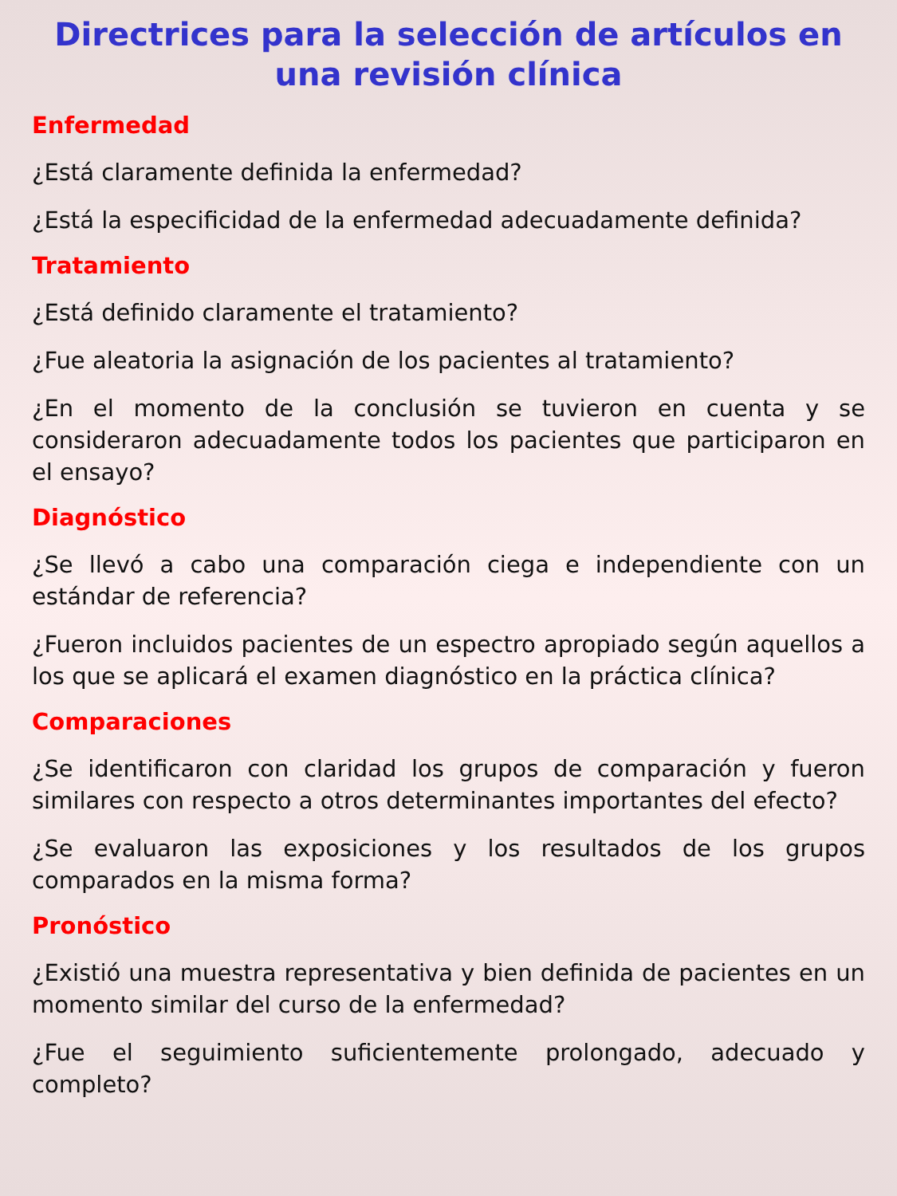Directrices para la selección de artículos en una revisión clínica
Enfermedad
¿Está claramente definida la enfermedad?
¿Está la especificidad de la enfermedad adecuadamente definida?
Tratamiento
¿Está definido claramente el tratamiento?
¿Fue aleatoria la asignación de los pacientes al tratamiento?
¿En el momento de la conclusión se tuvieron en cuenta y se consideraron adecuadamente todos los pacientes que participaron en el ensayo?
Diagnóstico
¿Se llevó a cabo una comparación ciega e independiente con un estándar de referencia?
¿Fueron incluidos pacientes de un espectro apropiado según aquellos a los que se aplicará el examen diagnóstico en la práctica clínica?
Comparaciones
¿Se identificaron con claridad los grupos de comparación y fueron similares con respecto a otros determinantes importantes del efecto?
¿Se evaluaron las exposiciones y los resultados de los grupos comparados en la misma forma?
Pronóstico
¿Existió una muestra representativa y bien definida de pacientes en un momento similar del curso de la enfermedad?
¿Fue el seguimiento suficientemente prolongado, adecuado y completo?